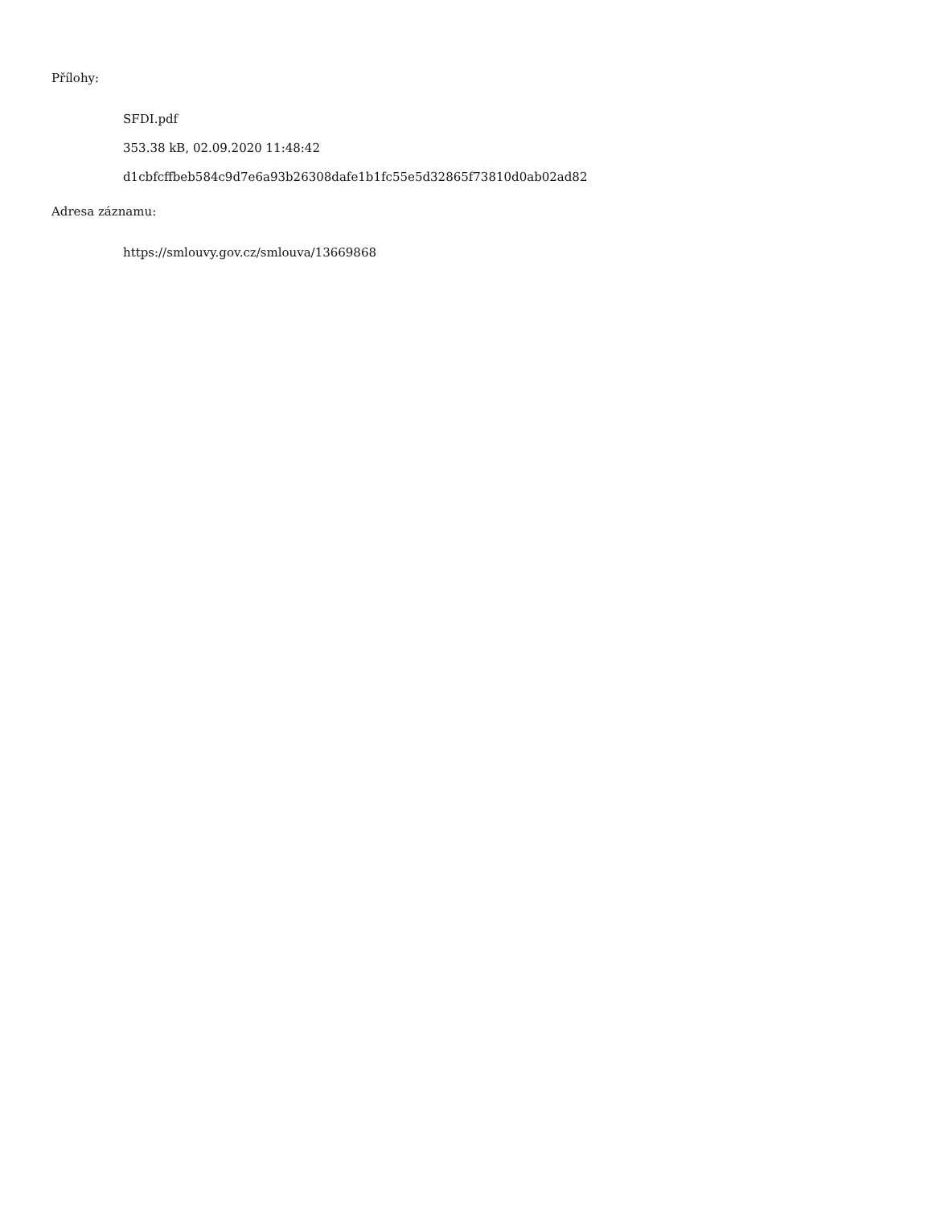Přílohy:
SFDI.pdf
353.38 kB, 02.09.2020 11:48:42
d1cbfcffbeb584c9d7e6a93b26308dafe1b1fc55e5d32865f73810d0ab02ad82
Adresa záznamu:
https://smlouvy.gov.cz/smlouva/13669868